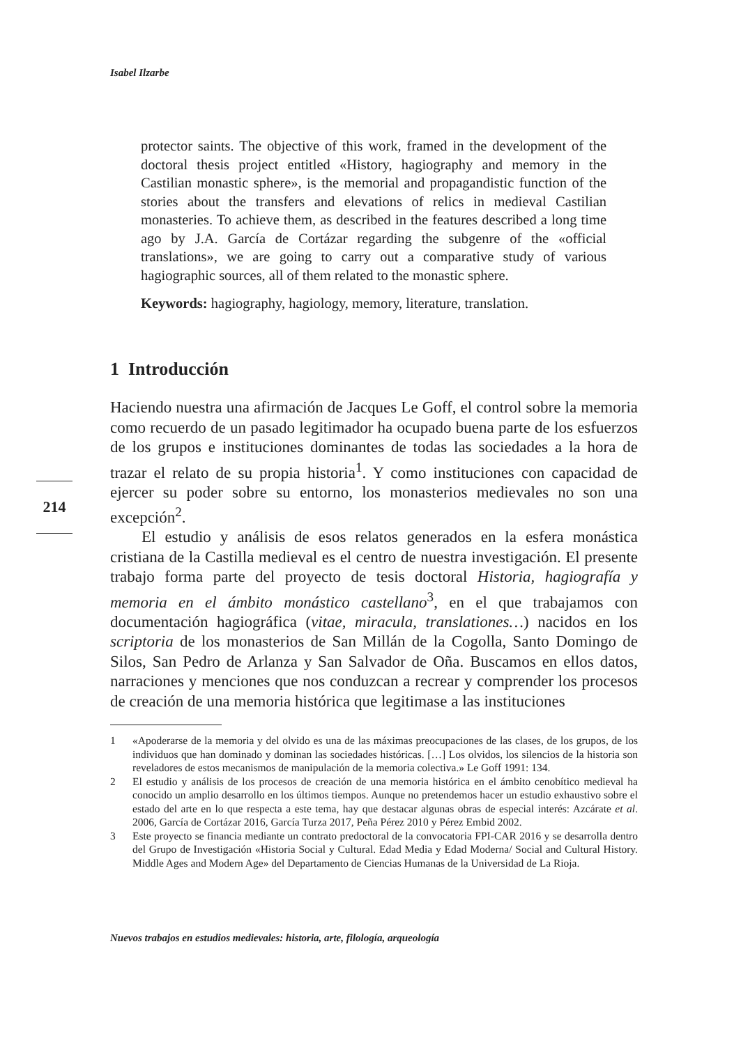Isabel Ilzarbe
protector saints. The objective of this work, framed in the development of the doctoral thesis project entitled «History, hagiography and memory in the Castilian monastic sphere», is the memorial and propagandistic function of the stories about the transfers and elevations of relics in medieval Castilian monasteries. To achieve them, as described in the features described a long time ago by J.A. García de Cortázar regarding the subgenre of the «official translations», we are going to carry out a comparative study of various hagiographic sources, all of them related to the monastic sphere.
Keywords: hagiography, hagiology, memory, literature, translation.
1 Introducción
Haciendo nuestra una afirmación de Jacques Le Goff, el control sobre la memoria como recuerdo de un pasado legitimador ha ocupado buena parte de los esfuerzos de los grupos e instituciones dominantes de todas las sociedades a la hora de trazar el relato de su propia historia<sup>1</sup>. Y como instituciones con capacidad de ejercer su poder sobre su entorno, los monasterios medievales no son una excepción<sup>2</sup>.
El estudio y análisis de esos relatos generados en la esfera monástica cristiana de la Castilla medieval es el centro de nuestra investigación. El presente trabajo forma parte del proyecto de tesis doctoral Historia, hagiografía y memoria en el ámbito monástico castellano<sup>3</sup>, en el que trabajamos con documentación hagiográfica (vitae, miracula, translationes…) nacidos en los scriptoria de los monasterios de San Millán de la Cogolla, Santo Domingo de Silos, San Pedro de Arlanza y San Salvador de Oña. Buscamos en ellos datos, narraciones y menciones que nos conduzcan a recrear y comprender los procesos de creación de una memoria histórica que legitimase a las instituciones
214
1 «Apoderarse de la memoria y del olvido es una de las máximas preocupaciones de las clases, de los grupos, de los individuos que han dominado y dominan las sociedades históricas. […] Los olvidos, los silencios de la historia son reveladores de estos mecanismos de manipulación de la memoria colectiva.» Le Goff 1991: 134.
2 El estudio y análisis de los procesos de creación de una memoria histórica en el ámbito cenobítico medieval ha conocido un amplio desarrollo en los últimos tiempos. Aunque no pretendemos hacer un estudio exhaustivo sobre el estado del arte en lo que respecta a este tema, hay que destacar algunas obras de especial interés: Azcárate et al. 2006, García de Cortázar 2016, García Turza 2017, Peña Pérez 2010 y Pérez Embid 2002.
3 Este proyecto se financia mediante un contrato predoctoral de la convocatoria FPI-CAR 2016 y se desarrolla dentro del Grupo de Investigación «Historia Social y Cultural. Edad Media y Edad Moderna/ Social and Cultural History. Middle Ages and Modern Age» del Departamento de Ciencias Humanas de la Universidad de La Rioja.
Nuevos trabajos en estudios medievales: historia, arte, filología, arqueología